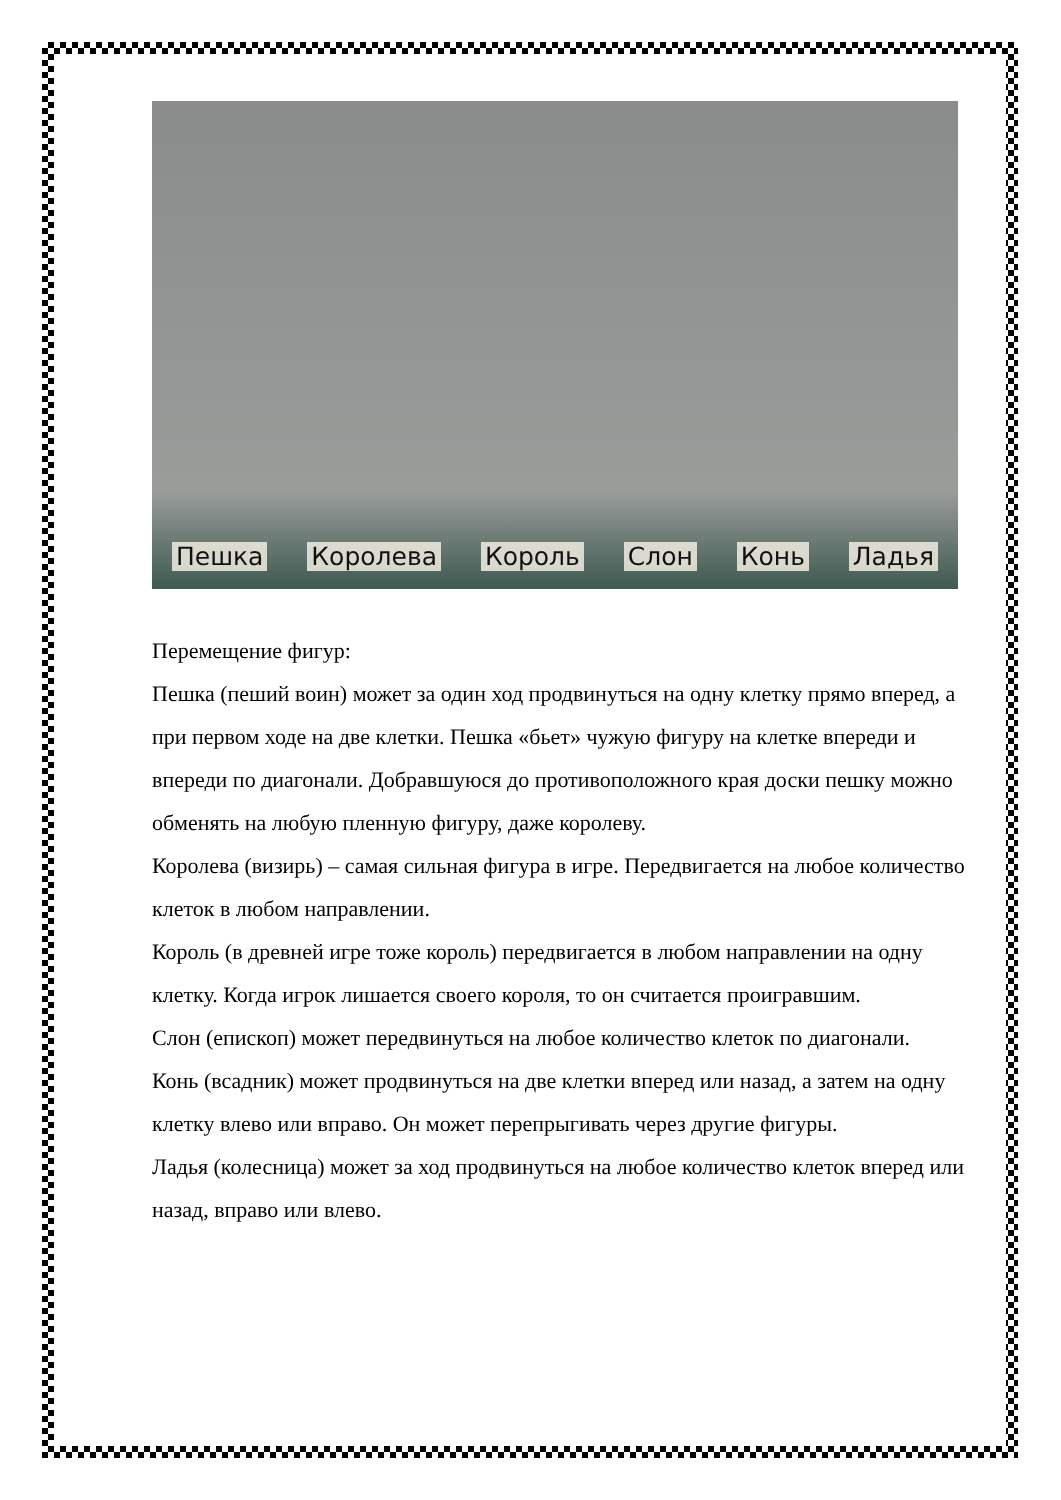Пешка Королева Король Слон Конь Ладья
Перемещение фигур:
Пешка (пеший воин) может за один ход продвинуться на одну клетку прямо вперед, а при первом ходе на две клетки. Пешка «бьет» чужую фигуру на клетке впереди и впереди по диагонали. Добравшуюся до противоположного края доски пешку можно обменять на любую пленную фигуру, даже королеву.
Королева (визирь) – самая сильная фигура в игре. Передвигается на любое количество клеток в любом направлении.
Король (в древней игре тоже король) передвигается в любом направлении на одну клетку. Когда игрок лишается своего короля, то он считается проигравшим.
Слон (епископ) может передвинуться на любое количество клеток по диагонали.
Конь (всадник) может продвинуться на две клетки вперед или назад, а затем на одну клетку влево или вправо. Он может перепрыгивать через другие фигуры.
Ладья (колесница) может за ход продвинуться на любое количество клеток вперед или назад, вправо или влево.